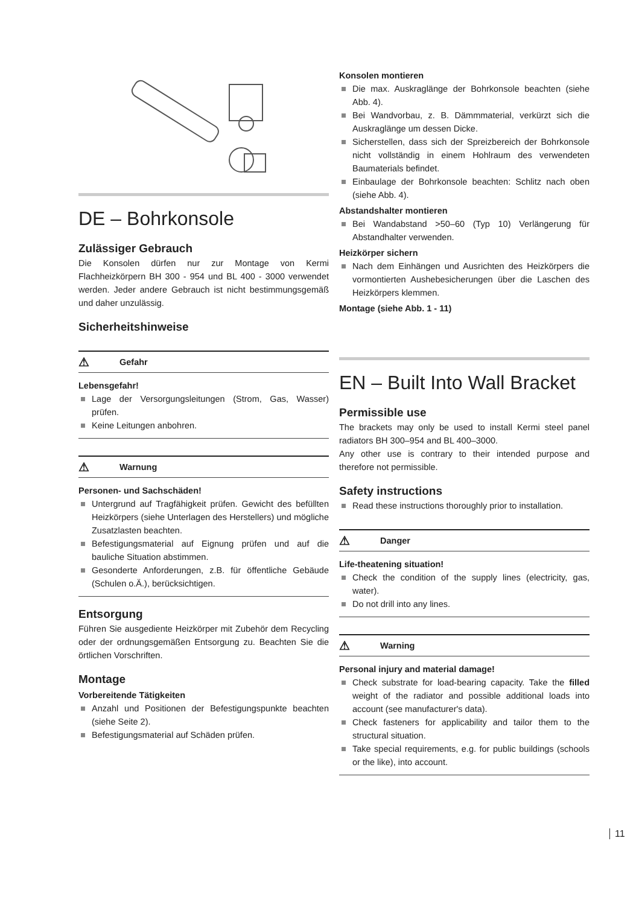DE – Bohrkonsole
Zulässiger Gebrauch
Die Konsolen dürfen nur zur Montage von Kermi Flachheizkörpern BH 300 - 954 und BL 400 - 3000 verwendet werden. Jeder andere Gebrauch ist nicht bestimmungsgemäß und daher unzulässig.
Sicherheitshinweise
⚠ Gefahr
Lebensgefahr!
Lage der Versorgungsleitungen (Strom, Gas, Wasser) prüfen.
Keine Leitungen anbohren.
⚠ Warnung
Personen- und Sachschäden!
Untergrund auf Tragfähigkeit prüfen. Gewicht des befüllten Heizkörpers (siehe Unterlagen des Herstellers) und mögliche Zusatzlasten beachten.
Befestigungsmaterial auf Eignung prüfen und auf die bauliche Situation abstimmen.
Gesonderte Anforderungen, z.B. für öffentliche Gebäude (Schulen o.Ä.), berücksichtigen.
Entsorgung
Führen Sie ausgediente Heizkörper mit Zubehör dem Recycling oder der ordnungsgemäßen Entsorgung zu. Beachten Sie die örtlichen Vorschriften.
Montage
Vorbereitende Tätigkeiten
Anzahl und Positionen der Befestigungspunkte beachten (siehe Seite 2).
Befestigungsmaterial auf Schäden prüfen.
Konsolen montieren
Die max. Auskraglänge der Bohrkonsole beachten (siehe Abb. 4).
Bei Wandvorbau, z. B. Dämmmaterial, verkürzt sich die Auskraglänge um dessen Dicke.
Sicherstellen, dass sich der Spreizbereich der Bohrkonsole nicht vollständig in einem Hohlraum des verwendeten Baumaterials befindet.
Einbaulage der Bohrkonsole beachten: Schlitz nach oben (siehe Abb. 4).
Abstandshalter montieren
Bei Wandabstand >50–60 (Typ 10) Verlängerung für Abstandhalter verwenden.
Heizkörper sichern
Nach dem Einhängen und Ausrichten des Heizkörpers die vormontierten Aushebesicherungen über die Laschen des Heizkörpers klemmen.
Montage (siehe Abb. 1 - 11)
EN – Built Into Wall Bracket
Permissible use
The brackets may only be used to install Kermi steel panel radiators BH 300–954 and BL 400–3000.
Any other use is contrary to their intended purpose and therefore not permissible.
Safety instructions
Read these instructions thoroughly prior to installation.
⚠ Danger
Life-theatening situation!
Check the condition of the supply lines (electricity, gas, water).
Do not drill into any lines.
⚠ Warning
Personal injury and material damage!
Check substrate for load-bearing capacity. Take the filled weight of the radiator and possible additional loads into account (see manufacturer's data).
Check fasteners for applicability and tailor them to the structural situation.
Take special requirements, e.g. for public buildings (schools or the like), into account.
11